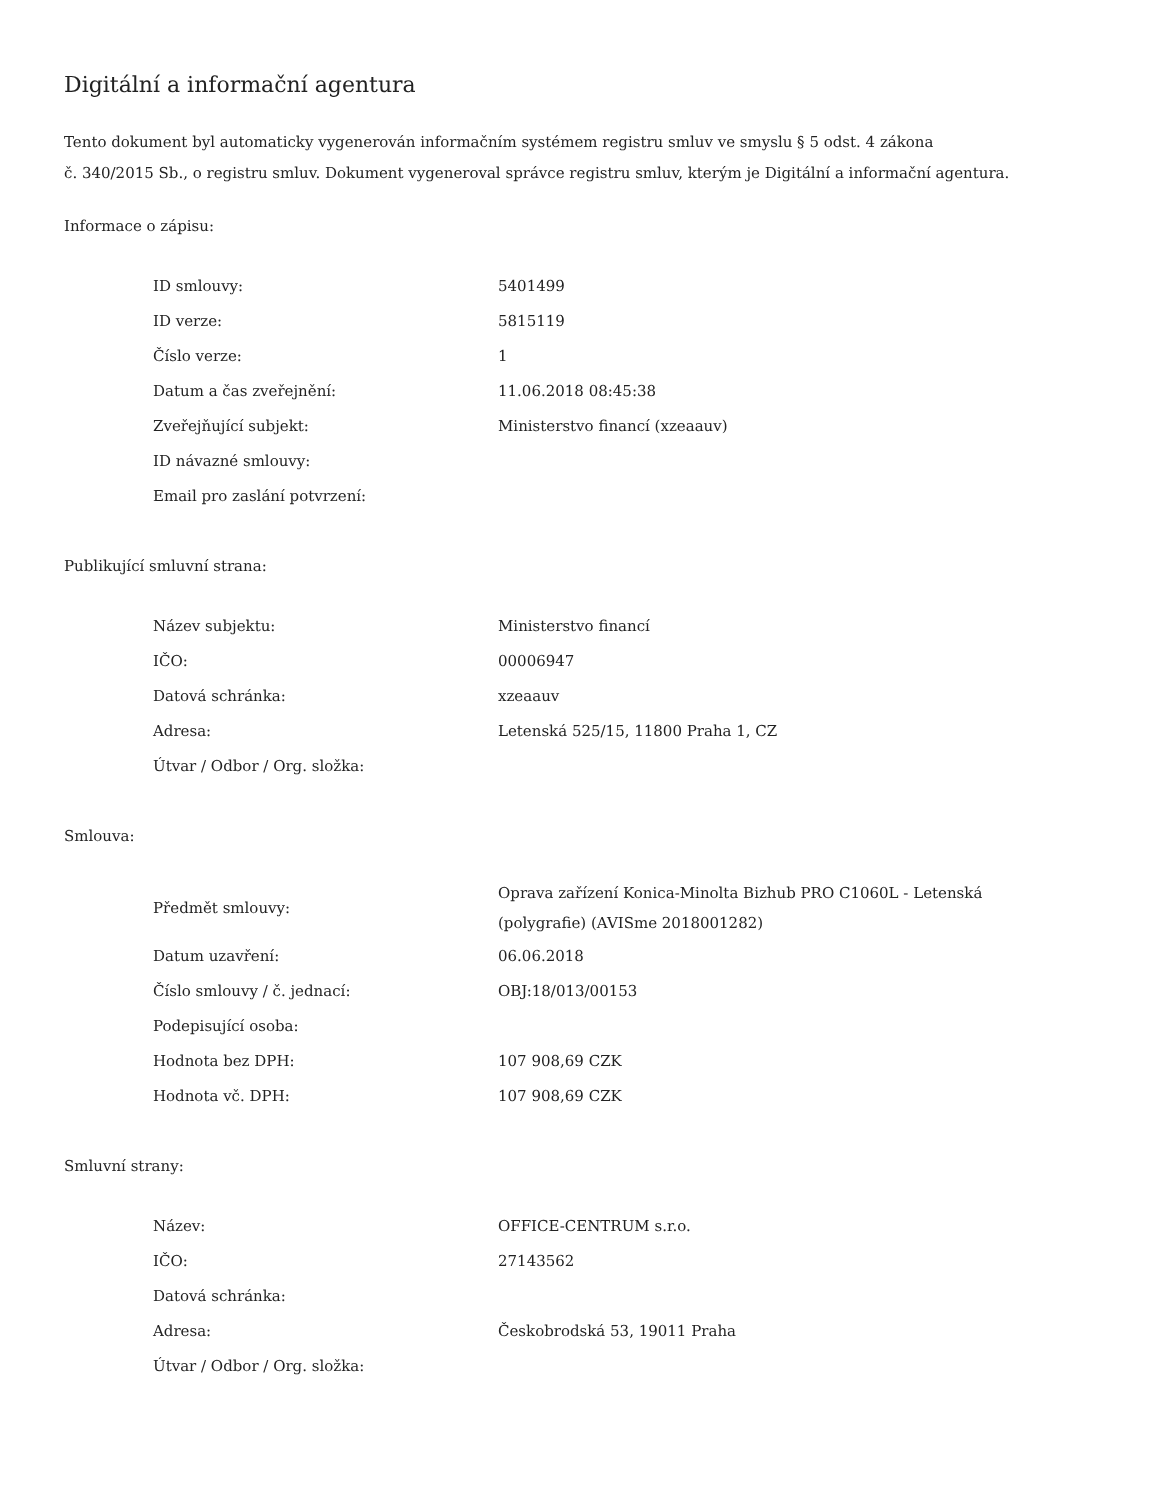Digitální a informační agentura
Tento dokument byl automaticky vygenerován informačním systémem registru smluv ve smyslu § 5 odst. 4 zákona
č. 340/2015 Sb., o registru smluv. Dokument vygeneroval správce registru smluv, kterým je Digitální a informační agentura.
Informace o zápisu:
| ID smlouvy: | 5401499 |
| ID verze: | 5815119 |
| Číslo verze: | 1 |
| Datum a čas zveřejnění: | 11.06.2018 08:45:38 |
| Zveřejňující subjekt: | Ministerstvo financí (xzeaauv) |
| ID návazné smlouvy: | |
| Email pro zaslání potvrzení: | |
Publikující smluvní strana:
| Název subjektu: | Ministerstvo financí |
| IČO: | 00006947 |
| Datová schránka: | xzeaauv |
| Adresa: | Letenská 525/15, 11800 Praha 1, CZ |
| Útvar / Odbor / Org. složka: | |
Smlouva:
| Předmět smlouvy: | Oprava zařízení Konica-Minolta Bizhub PRO C1060L - Letenská (polygrafie) (AVISme 2018001282) |
| Datum uzavření: | 06.06.2018 |
| Číslo smlouvy / č. jednací: | OBJ:18/013/00153 |
| Podepisující osoba: | |
| Hodnota bez DPH: | 107 908,69 CZK |
| Hodnota vč. DPH: | 107 908,69 CZK |
Smluvní strany:
| Název: | OFFICE-CENTRUM s.r.o. |
| IČO: | 27143562 |
| Datová schránka: | |
| Adresa: | Českobrodská 53, 19011 Praha |
| Útvar / Odbor / Org. složka: | |